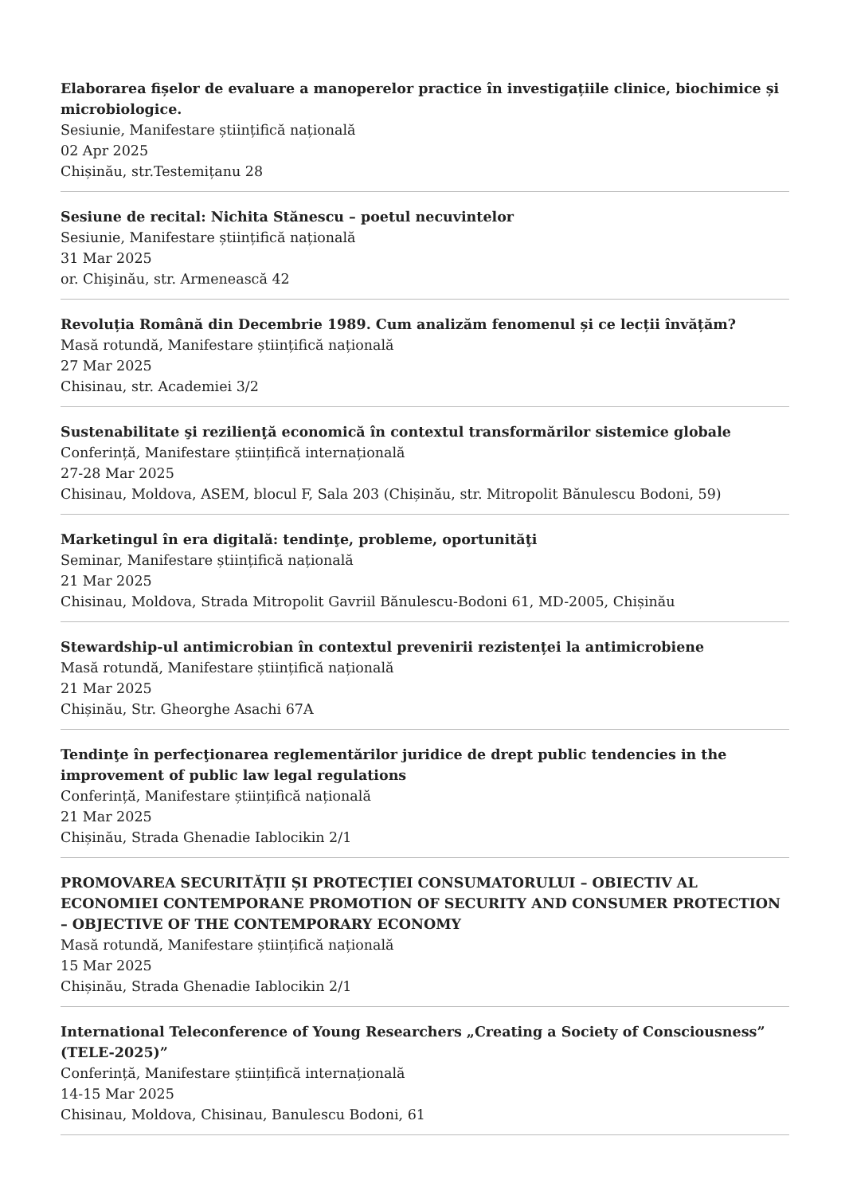Elaborarea fișelor de evaluare a manoperelor practice în investigațiile clinice, biochimice și microbiologice.
Sesiunie, Manifestare științifică națională
02 Apr 2025
Chișinău, str.Testemițanu 28
Sesiune de recital: Nichita Stănescu – poetul necuvintelor
Sesiunie, Manifestare științifică națională
31 Mar 2025
or. Chişinău, str. Armenească 42
Revoluția Română din Decembrie 1989. Cum analizăm fenomenul și ce lecții învățăm?
Masă rotundă, Manifestare științifică națională
27 Mar 2025
Chisinau, str. Academiei 3/2
Sustenabilitate şi rezilienţă economică în contextul transformărilor sistemice globale
Conferință, Manifestare științifică internațională
27-28 Mar 2025
Chisinau, Moldova, ASEM, blocul F, Sala 203 (Chișinău, str. Mitropolit Bănulescu Bodoni, 59)
Marketingul în era digitală: tendinţe, probleme, oportunităţi
Seminar, Manifestare științifică națională
21 Mar 2025
Chisinau, Moldova, Strada Mitropolit Gavriil Bănulescu-Bodoni 61, MD-2005, Chișinău
Stewardship-ul antimicrobian în contextul prevenirii rezistenței la antimicrobiene
Masă rotundă, Manifestare științifică națională
21 Mar 2025
Chișinău, Str. Gheorghe Asachi 67A
Tendinţe în perfecţionarea reglementărilor juridice de drept public tendencies in the improvement of public law legal regulations
Conferință, Manifestare științifică națională
21 Mar 2025
Chișinău, Strada Ghenadie Iablocikin 2/1
PROMOVAREA SECURITĂȚII ȘI PROTECȚIEI CONSUMATORULUI – OBIECTIV AL ECONOMIEI CONTEMPORANE PROMOTION OF SECURITY AND CONSUMER PROTECTION – OBJECTIVE OF THE CONTEMPORARY ECONOMY
Masă rotundă, Manifestare științifică națională
15 Mar 2025
Chișinău, Strada Ghenadie Iablocikin 2/1
International Teleconference of Young Researchers „Creating a Society of Consciousness” (TELE-2025)”
Conferință, Manifestare științifică internațională
14-15 Mar 2025
Chisinau, Moldova, Chisinau, Banulescu Bodoni, 61